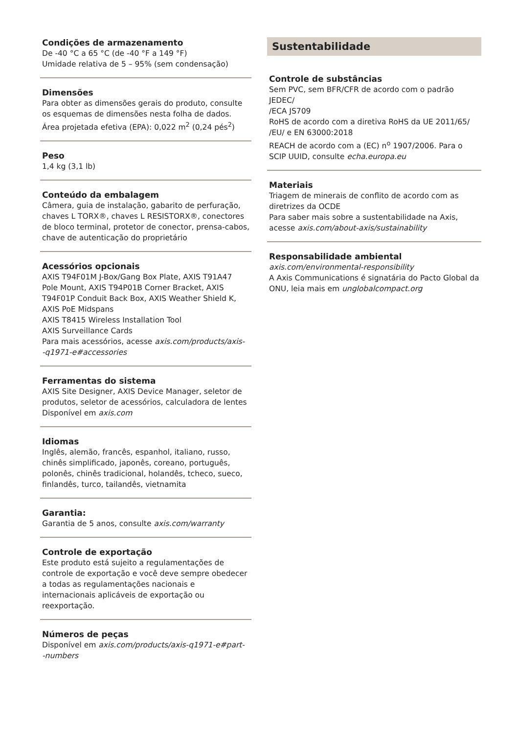Condições de armazenamento
De -40 °C a 65 °C (de -40 °F a 149 °F)
Umidade relativa de 5 – 95% (sem condensação)
Dimensões
Para obter as dimensões gerais do produto, consulte os esquemas de dimensões nesta folha de dados.
Área projetada efetiva (EPA): 0,022 m<sup>2</sup> (0,24 pés<sup>2</sup>)
Peso
1,4 kg (3,1 lb)
Conteúdo da embalagem
Câmera, guia de instalação, gabarito de perfuração, chaves L TORX®, chaves L RESISTORX®, conectores de bloco terminal, protetor de conector, prensa-cabos, chave de autenticação do proprietário
Acessórios opcionais
AXIS T94F01M J-Box/Gang Box Plate, AXIS T91A47 Pole Mount, AXIS T94P01B Corner Bracket, AXIS T94F01P Conduit Back Box, AXIS Weather Shield K, AXIS PoE Midspans
AXIS T8415 Wireless Installation Tool
AXIS Surveillance Cards
Para mais acessórios, acesse axis.com/products/axis-
-q1971-e#accessories
Ferramentas do sistema
AXIS Site Designer, AXIS Device Manager, seletor de produtos, seletor de acessórios, calculadora de lentes
Disponível em axis.com
Idiomas
Inglês, alemão, francês, espanhol, italiano, russo, chinês simplificado, japonês, coreano, português, polonês, chinês tradicional, holandês, tcheco, sueco, finlandês, turco, tailandês, vietnamita
Garantia:
Garantia de 5 anos, consulte axis.com/warranty
Controle de exportação
Este produto está sujeito a regulamentações de controle de exportação e você deve sempre obedecer a todas as regulamentações nacionais e internacionais aplicáveis de exportação ou reexportação.
Números de peças
Disponível em axis.com/products/axis-q1971-e#part-
-numbers
Sustentabilidade
Controle de substâncias
Sem PVC, sem BFR/CFR de acordo com o padrão JEDEC/
/ECA JS709
RoHS de acordo com a diretiva RoHS da UE 2011/65/
/EU/ e EN 63000:2018
REACH de acordo com a (EC) n<sup>o</sup> 1907/2006. Para o SCIP UUID, consulte echa.europa.eu
Materiais
Triagem de minerais de conflito de acordo com as diretrizes da OCDE
Para saber mais sobre a sustentabilidade na Axis, acesse axis.com/about-axis/sustainability
Responsabilidade ambiental
axis.com/environmental-responsibility
A Axis Communications é signatária do Pacto Global da ONU, leia mais em unglobalcompact.org